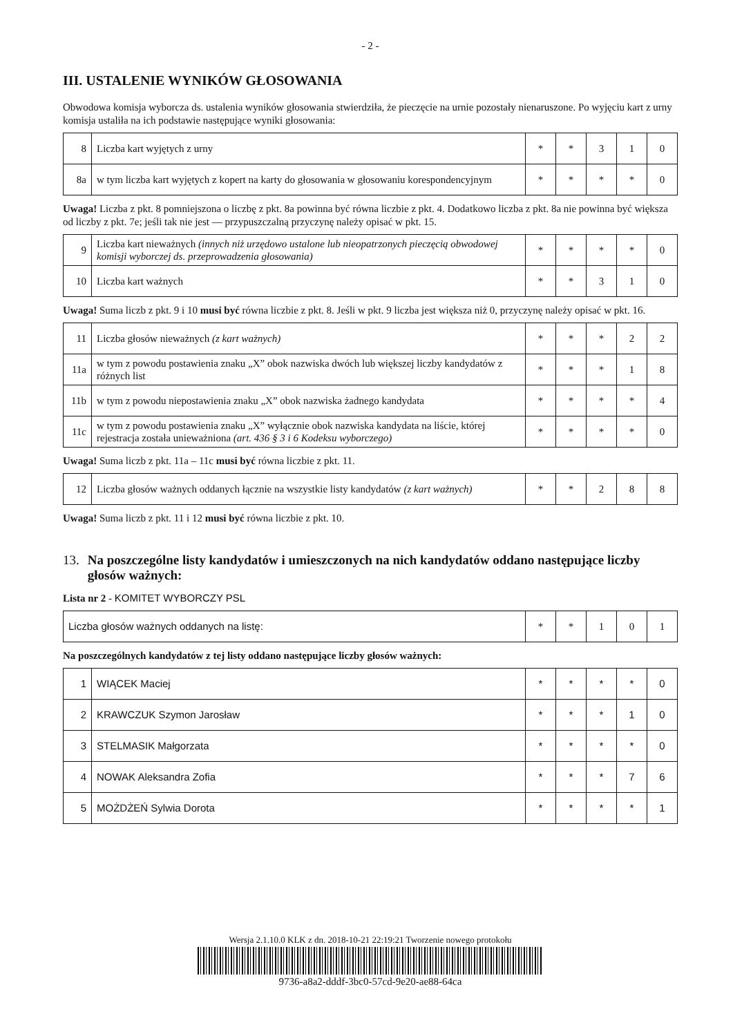- 2 -
III. USTALENIE WYNIKÓW GŁOSOWANIA
Obwodowa komisja wyborcza ds. ustalenia wyników głosowania stwierdziła, że pieczęcie na urnie pozostały nienaruszone. Po wyjęciu kart z urny komisja ustaliła na ich podstawie następujące wyniki głosowania:
| 8 | Liczba kart wyjętych z urny | * | * | 3 | 1 | 0 |
| 8a | w tym liczba kart wyjętych z kopert na karty do głosowania w głosowaniu korespondencyjnym | * | * | * | * | 0 |
Uwaga! Liczba z pkt. 8 pomniejszona o liczbę z pkt. 8a powinna być równa liczbie z pkt. 4. Dodatkowo liczba z pkt. 8a nie powinna być większa od liczby z pkt. 7e; jeśli tak nie jest — przypuszczalną przyczynę należy opisać w pkt. 15.
| 9 | Liczba kart nieważnych (innych niż urzędowo ustalone lub nieopatrzonych pieczęcią obwodowej komisji wyborczej ds. przeprowadzenia głosowania) | * | * | * | * | 0 |
| 10 | Liczba kart ważnych | * | * | 3 | 1 | 0 |
Uwaga! Suma liczb z pkt. 9 i 10 musi być równa liczbie z pkt. 8. Jeśli w pkt. 9 liczba jest większa niż 0, przyczynę należy opisać w pkt. 16.
| 11 | Liczba głosów nieważnych (z kart ważnych) | * | * | * | 2 | 2 |
| 11a | w tym z powodu postawienia znaku „X” obok nazwiska dwóch lub większej liczby kandydatów z różnych list | * | * | * | 1 | 8 |
| 11b | w tym z powodu niepostawienia znaku „X” obok nazwiska żadnego kandydata | * | * | * | * | 4 |
| 11c | w tym z powodu postawienia znaku „X” wyłącznie obok nazwiska kandydata na liście, której rejestracja została unieważniona (art. 436 § 3 i 6 Kodeksu wyborczego) | * | * | * | * | 0 |
Uwaga! Suma liczb z pkt. 11a – 11c musi być równa liczbie z pkt. 11.
| 12 | Liczba głosów ważnych oddanych łącznie na wszystkie listy kandydatów (z kart ważnych) | * | * | 2 | 8 | 8 |
Uwaga! Suma liczb z pkt. 11 i 12 musi być równa liczbie z pkt. 10.
13. Na poszczególne listy kandydatów i umieszczonych na nich kandydatów oddano następujące liczby głosów ważnych:
Lista nr 2 - KOMITET WYBORCZY PSL
| Liczba głosów ważnych oddanych na listę: | * | * | 1 | 0 | 1 |
Na poszczególnych kandydatów z tej listy oddano następujące liczby głosów ważnych:
| 1 | WIĄCEK Maciej | * | * | * | * | 0 |
| 2 | KRAWCZUK Szymon Jarosław | * | * | * | 1 | 0 |
| 3 | STELMASIK Małgorzata | * | * | * | * | 0 |
| 4 | NOWAK Aleksandra Zofia | * | * | * | 7 | 6 |
| 5 | MOŻDŻEŃ Sylwia Dorota | * | * | * | * | 1 |
Wersja 2.1.10.0 KLK z dn. 2018-10-21 22:19:21 Tworzenie nowego protokołu
9736-a8a2-dddf-3bc0-57cd-9e20-ae88-64ca